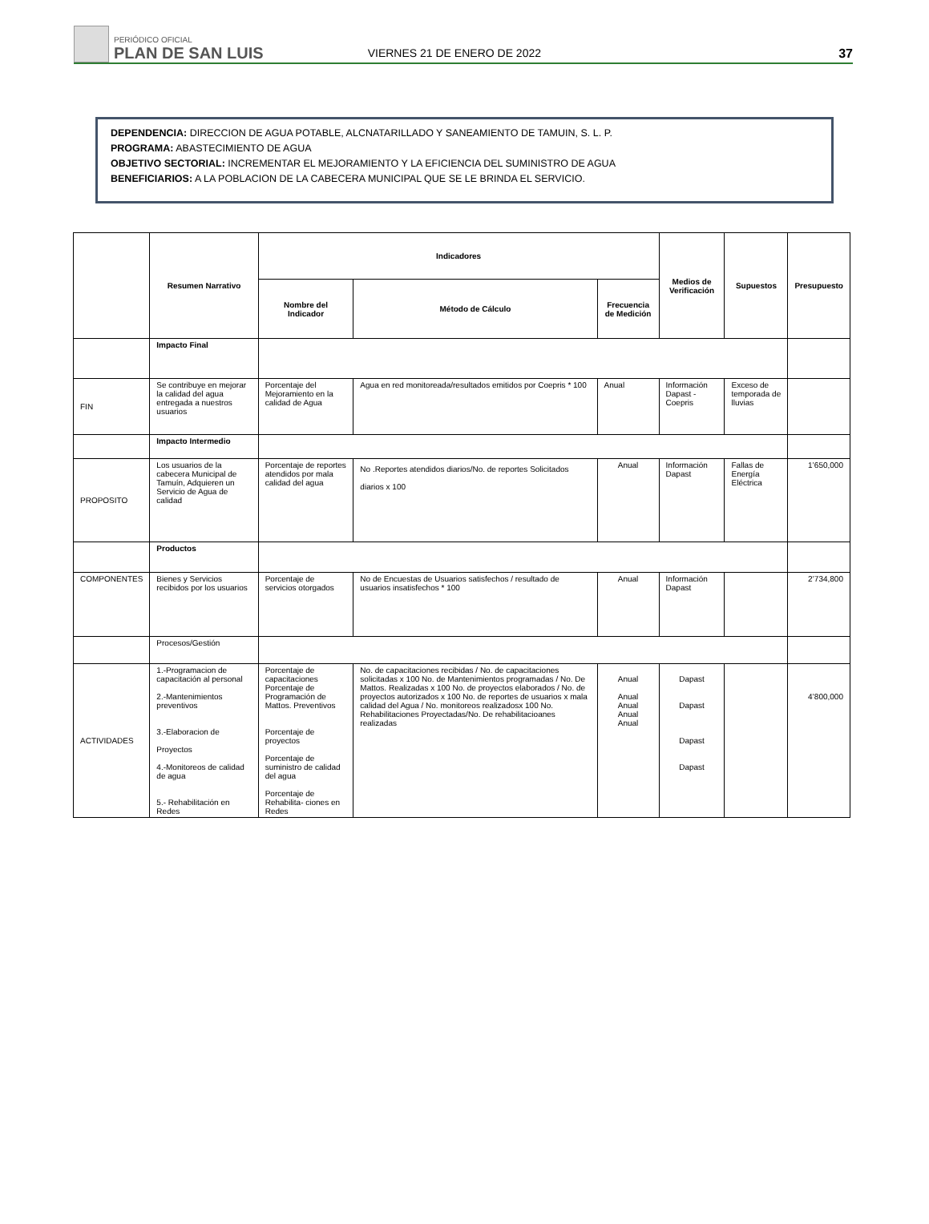PERIÓDICO OFICIAL
PLAN DE SAN LUIS
VIERNES 21 DE ENERO DE 2022
37
DEPENDENCIA: DIRECCION DE AGUA POTABLE, ALCNATARILLADO Y SANEAMIENTO DE TAMUIN, S. L. P.
PROGRAMA: ABASTECIMIENTO DE AGUA
OBJETIVO SECTORIAL: INCREMENTAR EL MEJORAMIENTO Y LA EFICIENCIA DEL SUMINISTRO DE AGUA
BENEFICIARIOS: A LA POBLACION DE LA CABECERA MUNICIPAL QUE SE LE BRINDA EL SERVICIO.
| | Resumen Narrativo | Indicadores | | | Medios de Verificación | Supuestos | Presupuesto |
| --- | --- | --- | --- | --- | --- | --- | --- |
| | | Nombre del Indicador | Método de Cálculo | Frecuencia de Medición | | | |
| | Impacto Final | | | | | | |
| FIN | Se contribuye en mejorar la calidad del agua entregada a nuestros usuarios | Porcentaje del Mejoramiento en la calidad de Agua | Agua en red monitoreada/resultados emitidos por Coepris * 100 | Anual | Información Dapast - Coepris | Exceso de temporada de lluvias | |
| | Impacto Intermedio | | | | | | |
| PROPOSITO | Los usuarios de la cabecera Municipal de Tamuín, Adquieren un Servicio de Agua de calidad | Porcentaje de reportes atendidos por mala calidad del agua | No .Reportes atendidos diarios/No. de reportes Solicitados diarios x 100 | Anual | Información Dapast | Fallas de Energía Eléctrica | 1’650,000 |
| | Productos | | | | | | |
| COMPONENTES | Bienes y Servicios recibidos por los usuarios | Porcentaje de servicios otorgados | No de Encuestas de Usuarios satisfechos / resultado de usuarios insatisfechos * 100 | Anual | Información Dapast | | 2’734,800 |
| | Procesos/Gestión | | | | | | |
| ACTIVIDADES | 1.-Programacion de capacitación al personal 2.-Mantenimientos preventivos 3.-Elaboracion de Proyectos 4.-Monitoreos de calidad de agua 5.- Rehabilitación en Redes | Porcentaje de capacitaciones Porcentaje de Programación de Mattos. Preventivos Porcentaje de proyectos Porcentaje de suministro de calidad del agua Porcentaje de Rehabilita- ciones en Redes | No. de capacitaciones recibidas / No. de capacitaciones solicitadas x 100 No. de Mantenimientos programadas / No. De Mattos. Realizadas x 100 No. de proyectos elaborados / No. de proyectos autorizados x 100 No. de reportes de usuarios x mala calidad del Agua / No. monitoreos realizadosx 100 No. Rehabilitaciones Proyectadas/No. De rehabilitacioanes realizadas | Anual Anual Anual Anual Anual | Dapast Dapast Dapast Dapast | | 4’800,000 |